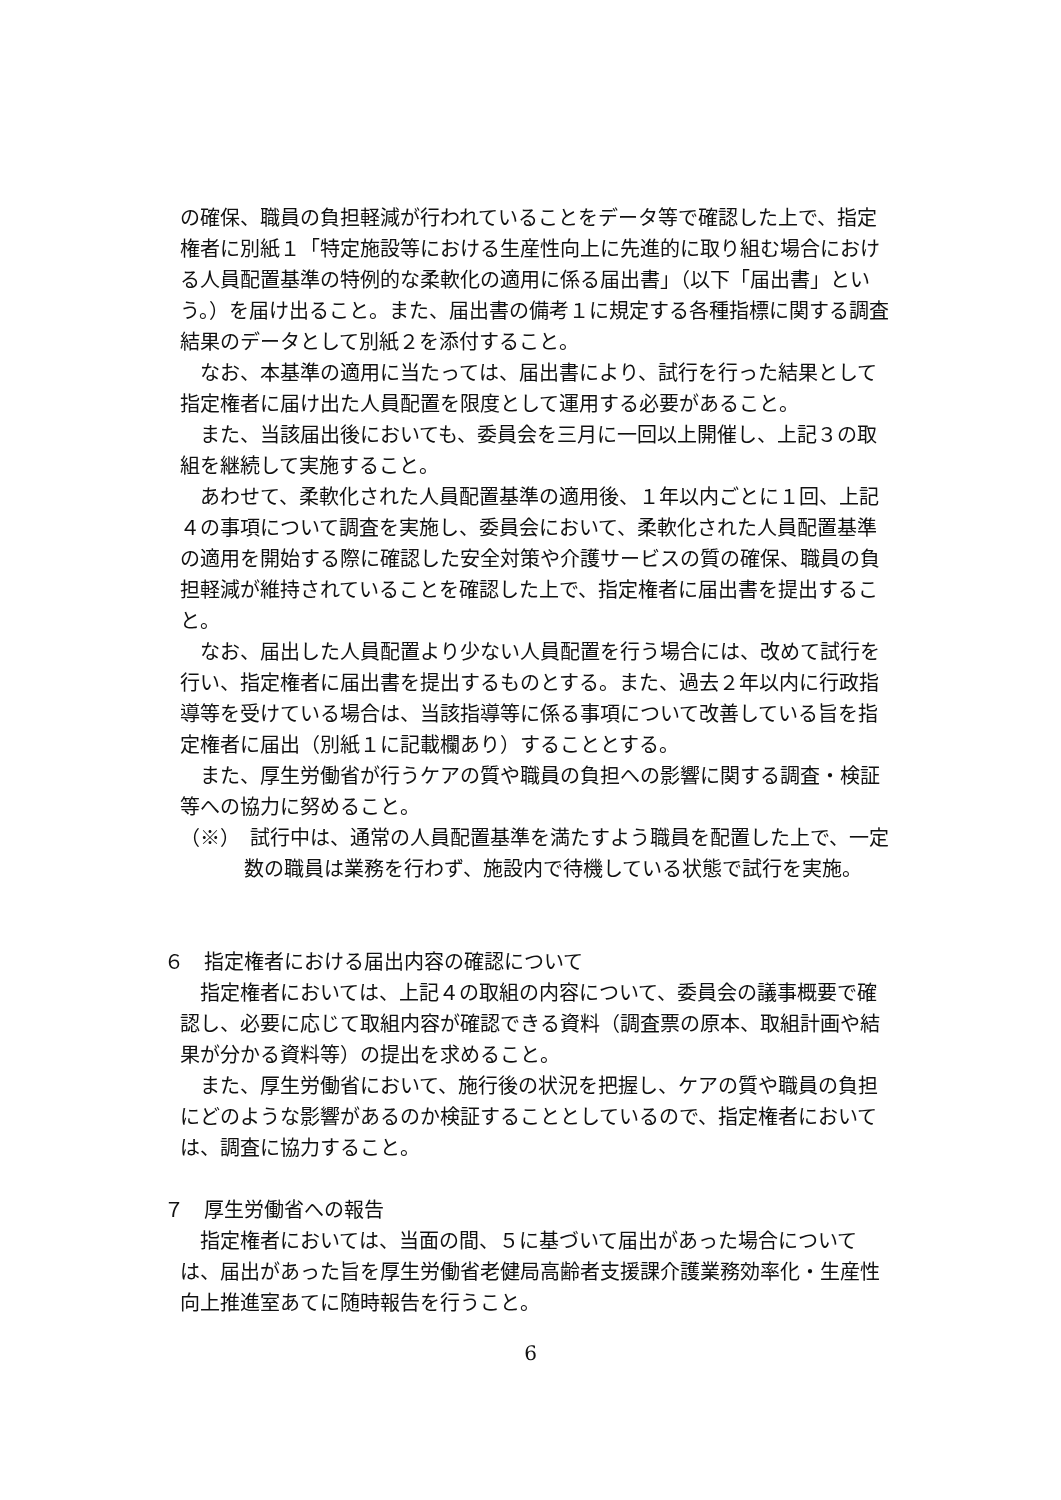の確保、職員の負担軽減が行われていることをデータ等で確認した上で、指定権者に別紙１「特定施設等における生産性向上に先進的に取り組む場合における人員配置基準の特例的な柔軟化の適用に係る届出書」（以下「届出書」という。）を届け出ること。また、届出書の備考１に規定する各種指標に関する調査結果のデータとして別紙２を添付すること。
なお、本基準の適用に当たっては、届出書により、試行を行った結果として指定権者に届け出た人員配置を限度として運用する必要があること。
また、当該届出後においても、委員会を三月に一回以上開催し、上記３の取組を継続して実施すること。
あわせて、柔軟化された人員配置基準の適用後、１年以内ごとに１回、上記４の事項について調査を実施し、委員会において、柔軟化された人員配置基準の適用を開始する際に確認した安全対策や介護サービスの質の確保、職員の負担軽減が維持されていることを確認した上で、指定権者に届出書を提出すること。
なお、届出した人員配置より少ない人員配置を行う場合には、改めて試行を行い、指定権者に届出書を提出するものとする。また、過去２年以内に行政指導等を受けている場合は、当該指導等に係る事項について改善している旨を指定権者に届出（別紙１に記載欄あり）することとする。
また、厚生労働省が行うケアの質や職員の負担への影響に関する調査・検証等への協力に努めること。
（※）　試行中は、通常の人員配置基準を満たすよう職員を配置した上で、一定数の職員は業務を行わず、施設内で待機している状態で試行を実施。
６　指定権者における届出内容の確認について
指定権者においては、上記４の取組の内容について、委員会の議事概要で確認し、必要に応じて取組内容が確認できる資料（調査票の原本、取組計画や結果が分かる資料等）の提出を求めること。
また、厚生労働省において、施行後の状況を把握し、ケアの質や職員の負担にどのような影響があるのか検証することとしているので、指定権者においては、調査に協力すること。
７　厚生労働省への報告
指定権者においては、当面の間、５に基づいて届出があった場合については、届出があった旨を厚生労働省老健局高齢者支援課介護業務効率化・生産性向上推進室あてに随時報告を行うこと。
6